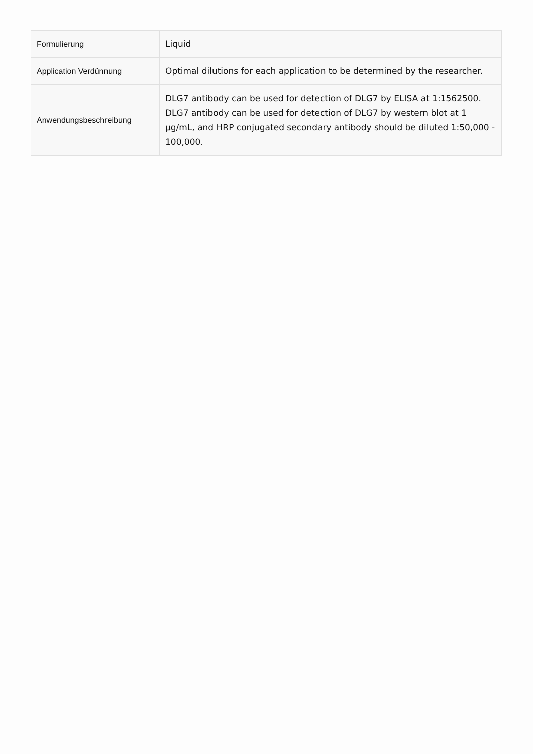| Formulierung | Liquid |
| Application Verdünnung | Optimal dilutions for each application to be determined by the researcher. |
| Anwendungsbeschreibung | DLG7 antibody can be used for detection of DLG7 by ELISA at 1:1562500. DLG7 antibody can be used for detection of DLG7 by western blot at 1 μg/mL, and HRP conjugated secondary antibody should be diluted 1:50,000 - 100,000. |